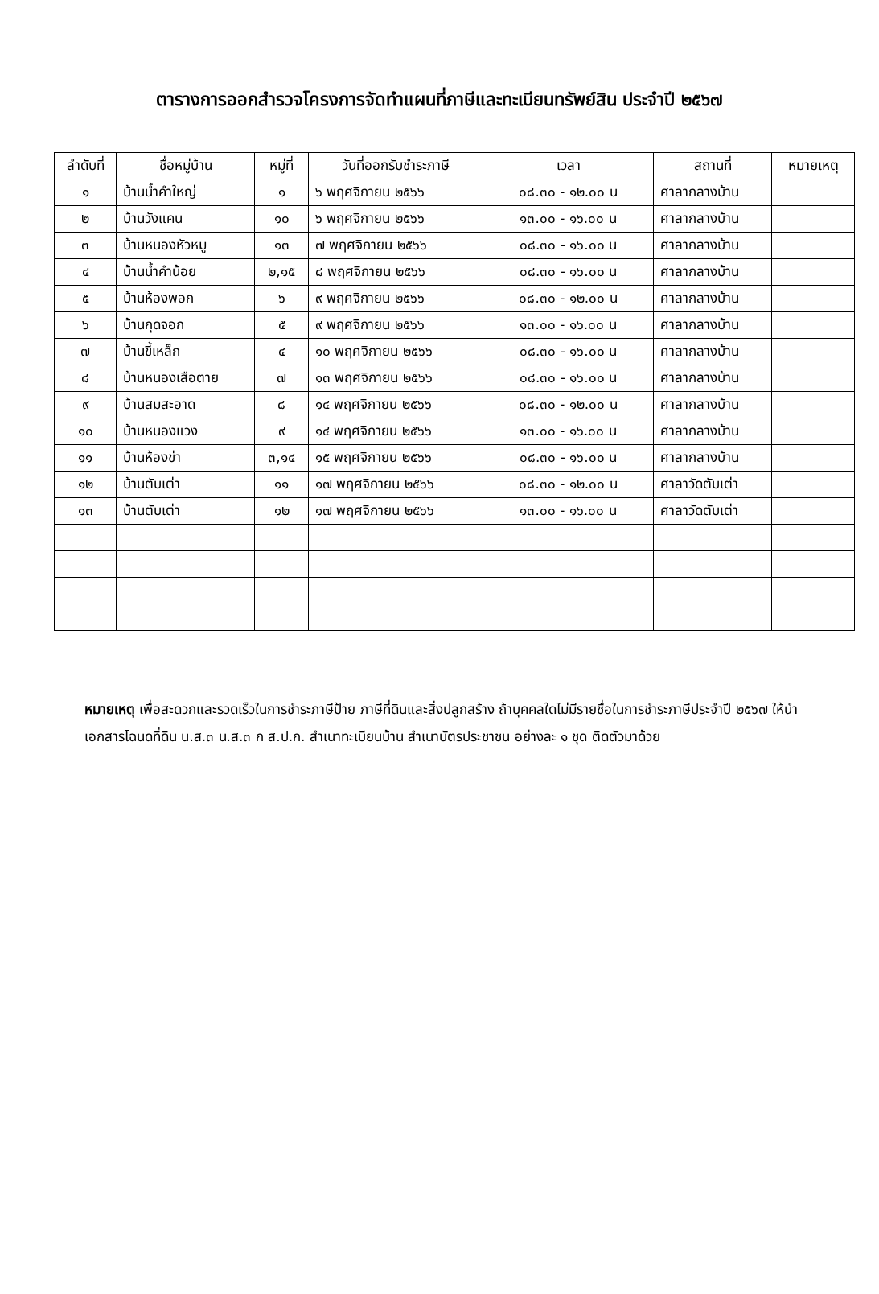ตารางการออกสำรวจโครงการจัดทำแผนที่ภาษีและทะเบียนทรัพย์สิน ประจำปี ๒๕๖๗
| ลำดับที่ | ชื่อหมู่บ้าน | หมู่ที่ | วันที่ออกรับชำระภาษี | เวลา | สถานที่ | หมายเหตุ |
| --- | --- | --- | --- | --- | --- | --- |
| ๑ | บ้านน้ำคำใหญ่ | ๑ | ๖ พฤศจิกายน ๒๕๖๖ | ๐๘.๓๐ - ๑๒.๐๐ น | ศาลากลางบ้าน | |
| ๒ | บ้านวังแคน | ๑๐ | ๖ พฤศจิกายน ๒๕๖๖ | ๑๓.๐๐ - ๑๖.๐๐ น | ศาลากลางบ้าน | |
| ๓ | บ้านหนองหัวหมู | ๑๓ | ๗ พฤศจิกายน ๒๕๖๖ | ๐๘.๓๐ - ๑๖.๐๐ น | ศาลากลางบ้าน | |
| ๔ | บ้านน้ำคำน้อย | ๒,๑๕ | ๘ พฤศจิกายน ๒๕๖๖ | ๐๘.๓๐ - ๑๖.๐๐ น | ศาลากลางบ้าน | |
| ๕ | บ้านห้องพอก | ๖ | ๙ พฤศจิกายน ๒๕๖๖ | ๐๘.๓๐ - ๑๒.๐๐ น | ศาลากลางบ้าน | |
| ๖ | บ้านกุดจอก | ๕ | ๙ พฤศจิกายน ๒๕๖๖ | ๑๓.๐๐ - ๑๖.๐๐ น | ศาลากลางบ้าน | |
| ๗ | บ้านขี้เหล็ก | ๔ | ๑๐ พฤศจิกายน ๒๕๖๖ | ๐๘.๓๐ - ๑๖.๐๐ น | ศาลากลางบ้าน | |
| ๘ | บ้านหนองเสือตาย | ๗ | ๑๓ พฤศจิกายน ๒๕๖๖ | ๐๘.๓๐ - ๑๖.๐๐ น | ศาลากลางบ้าน | |
| ๙ | บ้านสมสะอาด | ๘ | ๑๔ พฤศจิกายน ๒๕๖๖ | ๐๘.๓๐ - ๑๒.๐๐ น | ศาลากลางบ้าน | |
| ๑๐ | บ้านหนองแวง | ๙ | ๑๔ พฤศจิกายน ๒๕๖๖ | ๑๓.๐๐ - ๑๖.๐๐ น | ศาลากลางบ้าน | |
| ๑๑ | บ้านห้องข่า | ๓,๑๔ | ๑๕ พฤศจิกายน ๒๕๖๖ | ๐๘.๓๐ - ๑๖.๐๐ น | ศาลากลางบ้าน | |
| ๑๒ | บ้านตับเต่า | ๑๑ | ๑๗ พฤศจิกายน ๒๕๖๖ | ๐๘.๓๐ - ๑๒.๐๐ น | ศาลาวัดตับเต่า | |
| ๑๓ | บ้านตับเต่า | ๑๒ | ๑๗ พฤศจิกายน ๒๕๖๖ | ๑๓.๐๐ - ๑๖.๐๐ น | ศาลาวัดตับเต่า | |
หมายเหตุ เพื่อสะดวกและรวดเร็วในการชำระภาษีป้าย ภาษีที่ดินและสิ่งปลูกสร้าง ถ้าบุคคลใดไม่มีรายชื่อในการชำระภาษีประจำปี ๒๕๖๗ ให้นำเอกสารโฉนดที่ดิน น.ส.๓ น.ส.๓ ก ส.ป.ก. สำเนาทะเบียนบ้าน สำเนาบัตรประชาชน อย่างละ ๑ ชุด ติดตัวมาด้วย